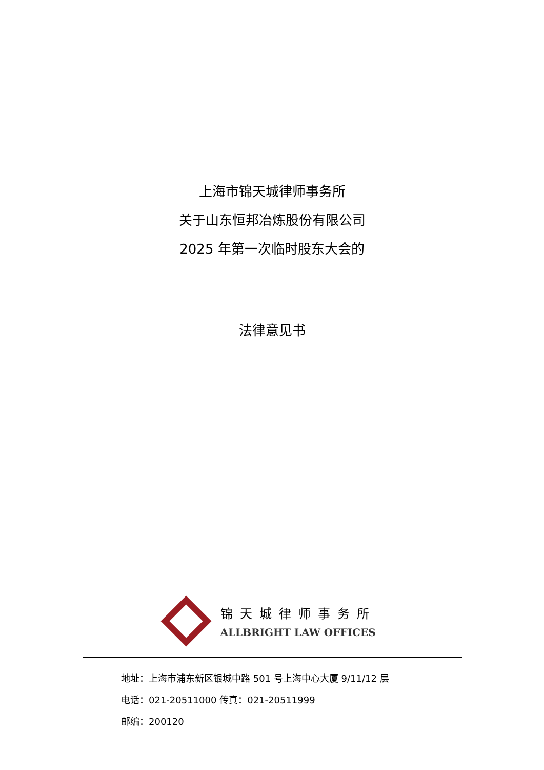上海市锦天城律师事务所
关于山东恒邦冶炼股份有限公司
2025 年第一次临时股东大会的
法律意见书
锦天城律师事务所
ALLBRIGHT LAW OFFICES
地址：上海市浦东新区银城中路 501 号上海中心大厦 9/11/12 层
电话：021-20511000 传真：021-20511999
邮编：200120